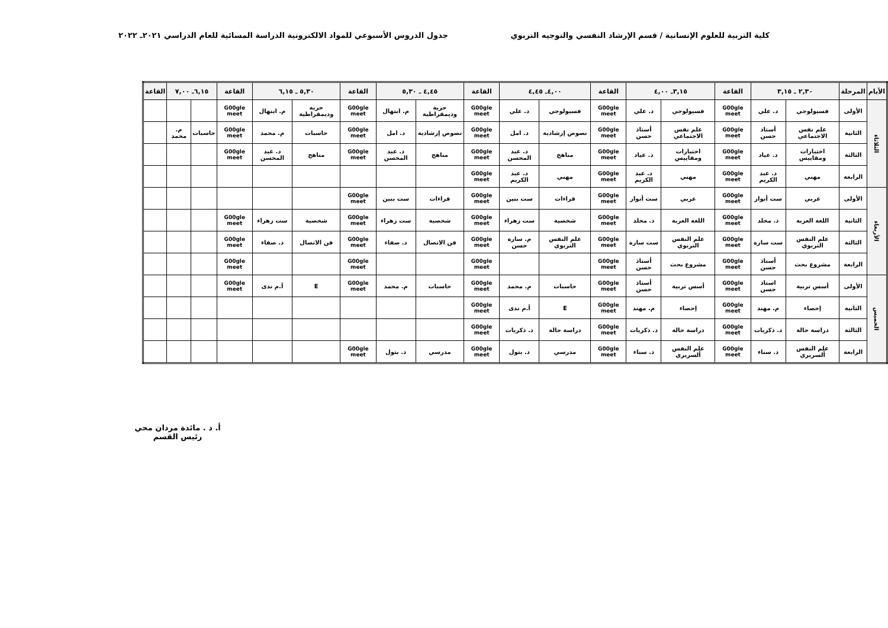كلية التربية للعلوم الإنسانية / قسم الإرشاد النفسي والتوجيه التربوي
جدول الدروس الأسبوعي للمواد الالكترونية الدراسة المسائية للعام الدراسي ٢٠٢١ـ ٢٠٢٢
| الأيام | المرحلة | ٢,٣٠ ـ ٣,١٥ | | القاعة | ٣,١٥ـ ٤,٠٠ | | القاعة | ٤,٠٠ـ ٤,٤٥ | | القاعة | ٤,٤٥ ـ ٥,٣٠ | | القاعة | ٥,٣٠ ـ ٦,١٥ | | القاعة | ٦,١٥ـ ٧,٠٠ | | القاعة |
| --- | --- | --- | --- | --- | --- | --- | --- | --- | --- | --- | --- | --- | --- | --- | --- | --- | --- | --- | --- |
| الثلاثاء | الأولى | فسيولوجي | د. علي | G00gle meet | فسيولوجي | د. علي | G00gle meet | فسيولوجي | د. علي | G00gle meet | حرية وديمقراطية | م. ابتهال | G00gle meet | حرية وديمقراطية | م. ابتهال | G00gle meet | | | |
| | الثانية | علم نفس الاجتماعي | أستاذ حسن | G00gle meet | علم نفس الاجتماعي | أستاذ حسن | G00gle meet | نصوص إرشادية | د. امل | G00gle meet | نصوص إرشادية | د. امل | G00gle meet | حاسبات | م. محمد | G00gle meet | حاسبات | م. محمد | |
| | الثالثة | اختبارات ومقاييس | د. عياد | G00gle meet | اختبارات ومقاييس | د. عياد | G00gle meet | مناهج | د. عبد المحسن | G00gle meet | مناهج | د. عبد المحسن | G00gle meet | مناهج | د. عبد المحسن | G00gle meet | | | |
| | الرابعة | مهني | د. عبد الكريم | G00gle meet | مهني | د. عبد الكريم | G00gle meet | مهني | د. عبد الكريم | G00gle meet | | | | | | | | | |
| الأربعاء | الأولى | عربي | ست أنوار | G00gle meet | عربي | ست أنوار | G00gle meet | قراءات | ست بنين | G00gle meet | قراءات | ست بنين | G00gle meet | | | | | | |
| | الثانية | اللغة العربة | د. مخلد | G00gle meet | اللغة العربة | د. مخلد | G00gle meet | شخصية | ست زهراء | G00gle meet | شخصية | ست زهراء | G00gle meet | شخصية | ست زهراء | G00gle meet | | | |
| | الثالثة | علم النفس التربوي | ست سارة | G00gle meet | علم النفس التربوي | ست سارة | G00gle meet | علم النفس التربوي | م. سارة حسن | G00gle meet | فن الاتصال | د. صفاء | G00gle meet | فن الاتصال | د. صفاء | G00gle meet | | | |
| | الرابعة | مشروع بحث | أستاذ حسن | G00gle meet | مشروع بحث | أستاذ حسن | G00gle meet | | | G00gle meet | | | G00gle meet | | | G00gle meet | | | |
| الخميس | الأولى | أسس تربية | استاذ حسن | G00gle meet | أسس تربية | أستاذ حسن | G00gle meet | حاسبات | م. محمد | G00gle meet | حاسبات | م. محمد | G00gle meet | E | أ.م ندى | G00gle meet | | | |
| | الثانية | إحصاء | م. مهند | G00gle meet | إحصاء | م. مهند | G00gle meet | E | أ.م ندى | G00gle meet | | | | | | | | | |
| | الثالثة | دراسة حالة | د. ذكريات | G00gle meet | دراسة حالة | د. ذكريات | G00gle meet | دراسة حالة | د. ذكريات | G00gle meet | | | | | | | | | |
| | الرابعة | علم النفس ألسريري | د. سناء | G00gle meet | علم النفس ألسريري | د. سناء | G00gle meet | مدرسي | د. بتول | G00gle meet | مدرسي | د. بتول | G00gle meet | | | | | | |
أ. د . مائدة مردان محي
رئيس القسم